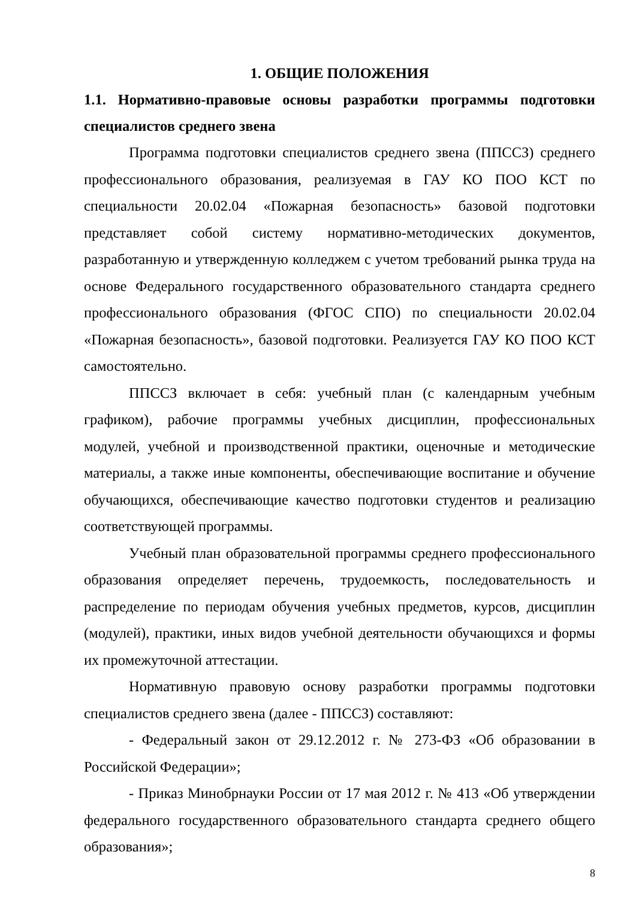1. ОБЩИЕ ПОЛОЖЕНИЯ
1.1. Нормативно-правовые основы разработки программы подготовки специалистов среднего звена
Программа подготовки специалистов среднего звена (ППССЗ) среднего профессионального образования, реализуемая в ГАУ КО ПОО КСТ по специальности 20.02.04 «Пожарная безопасность» базовой подготовки представляет собой систему нормативно-методических документов, разработанную и утвержденную колледжем с учетом требований рынка труда на основе Федерального государственного образовательного стандарта среднего профессионального образования (ФГОС СПО) по специальности 20.02.04 «Пожарная безопасность», базовой подготовки. Реализуется ГАУ КО ПОО КСТ самостоятельно.
ППССЗ включает в себя: учебный план (с календарным учебным графиком), рабочие программы учебных дисциплин, профессиональных модулей, учебной и производственной практики, оценочные и методические материалы, а также иные компоненты, обеспечивающие воспитание и обучение обучающихся, обеспечивающие качество подготовки студентов и реализацию соответствующей программы.
Учебный план образовательной программы среднего профессионального образования определяет перечень, трудоемкость, последовательность и распределение по периодам обучения учебных предметов, курсов, дисциплин (модулей), практики, иных видов учебной деятельности обучающихся и формы их промежуточной аттестации.
Нормативную правовую основу разработки программы подготовки специалистов среднего звена (далее - ППССЗ) составляют:
- Федеральный закон от 29.12.2012 г. № 273-ФЗ «Об образовании в Российской Федерации»;
- Приказ Минобрнауки России от 17 мая 2012 г. № 413 «Об утверждении федерального государственного образовательного стандарта среднего общего образования»;
8